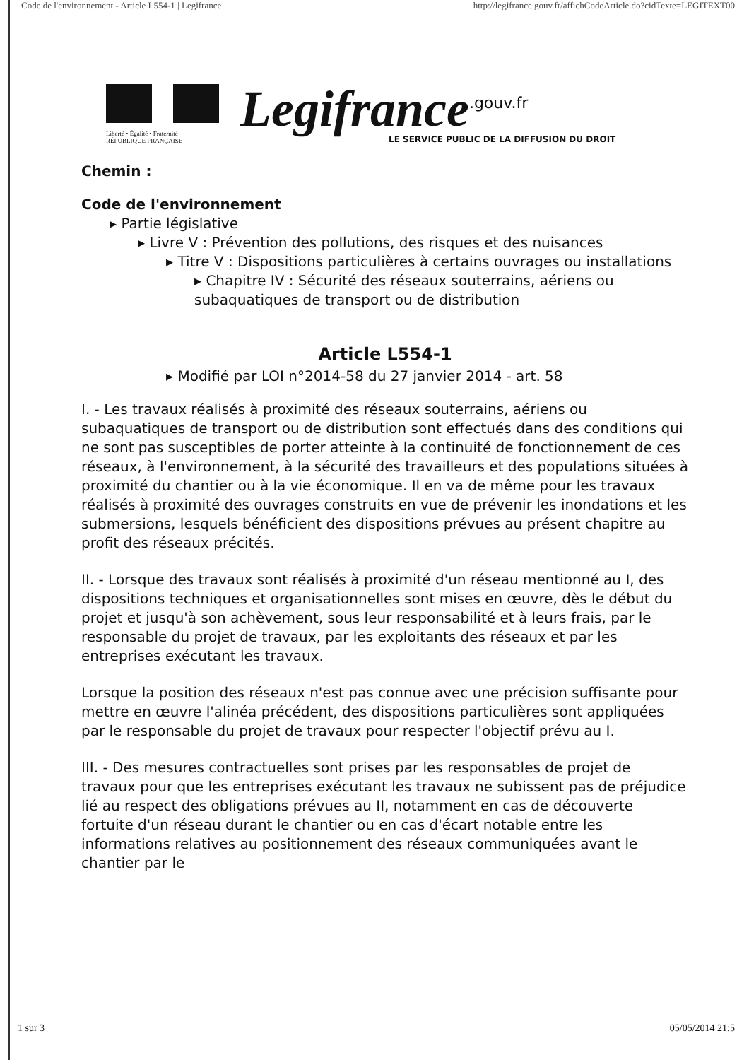Code de l'environnement - Article L554-1 | Legifrance http://legifrance.gouv.fr/affichCodeArticle.do?cidTexte=LEGITEXT00
Liberté • Égalité • Fraternité
RÉPUBLIQUE FRANÇAISE
Legifrance<sup>.gouv.fr</sup>
LE SERVICE PUBLIC DE LA DIFFUSION DU DROIT
Chemin :
Code de l'environnement
▸ Partie législative
▸ Livre V : Prévention des pollutions, des risques et des nuisances
▸ Titre V : Dispositions particulières à certains ouvrages ou installations
▸ Chapitre IV : Sécurité des réseaux souterrains, aériens ou subaquatiques de transport ou de distribution
Article L554-1
▸ Modifié par LOI n°2014-58 du 27 janvier 2014 - art. 58
I. - Les travaux réalisés à proximité des réseaux souterrains, aériens ou subaquatiques de transport ou de distribution sont effectués dans des conditions qui ne sont pas susceptibles de porter atteinte à la continuité de fonctionnement de ces réseaux, à l'environnement, à la sécurité des travailleurs et des populations situées à proximité du chantier ou à la vie économique. Il en va de même pour les travaux réalisés à proximité des ouvrages construits en vue de prévenir les inondations et les submersions, lesquels bénéficient des dispositions prévues au présent chapitre au profit des réseaux précités.
II. - Lorsque des travaux sont réalisés à proximité d'un réseau mentionné au I, des dispositions techniques et organisationnelles sont mises en œuvre, dès le début du projet et jusqu'à son achèvement, sous leur responsabilité et à leurs frais, par le responsable du projet de travaux, par les exploitants des réseaux et par les entreprises exécutant les travaux.
Lorsque la position des réseaux n'est pas connue avec une précision suffisante pour mettre en œuvre l'alinéa précédent, des dispositions particulières sont appliquées par le responsable du projet de travaux pour respecter l'objectif prévu au I.
III. - Des mesures contractuelles sont prises par les responsables de projet de travaux pour que les entreprises exécutant les travaux ne subissent pas de préjudice lié au respect des obligations prévues au II, notamment en cas de découverte fortuite d'un réseau durant le chantier ou en cas d'écart notable entre les informations relatives au positionnement des réseaux communiquées avant le chantier par le
1 sur 3 05/05/2014 21:5